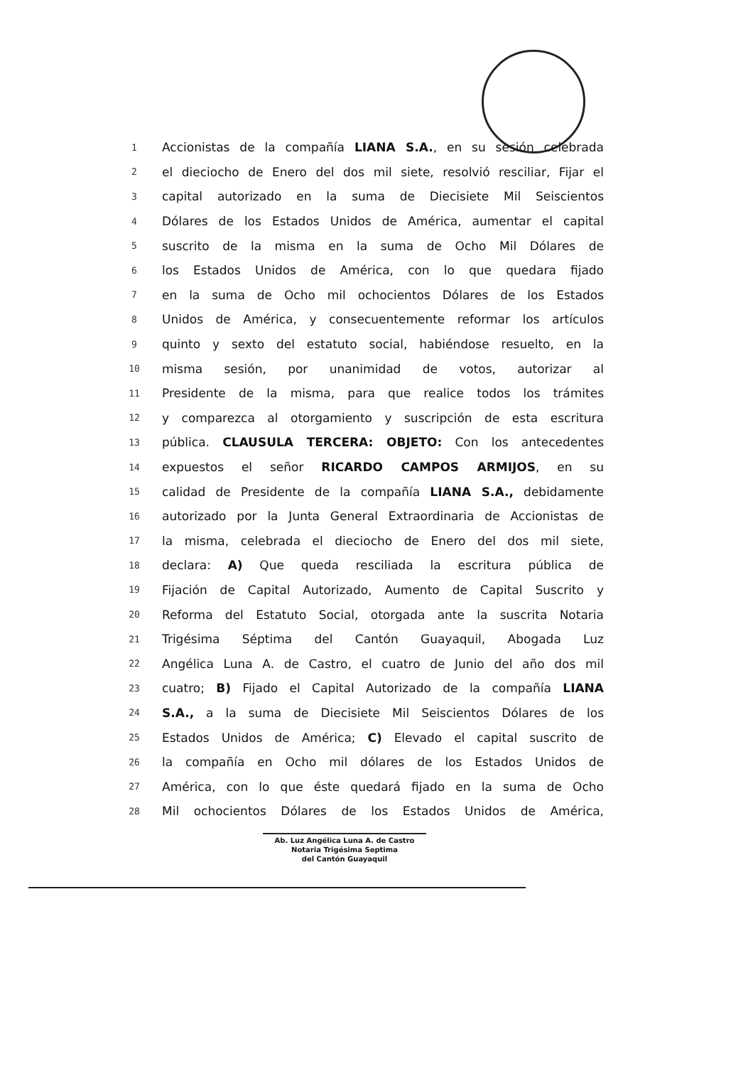1 Accionistas de la compañía LIANA S.A., en su sesión celebrada
2 el dieciocho de Enero del dos mil siete, resolvió resciliar, Fijar el
3 capital autorizado en la suma de Diecisiete Mil Seiscientos
4 Dólares de los Estados Unidos de América, aumentar el capital
5 suscrito de la misma en la suma de Ocho Mil Dólares de
6 los Estados Unidos de América, con lo que quedara fijado
7 en la suma de Ocho mil ochocientos Dólares de los Estados
8 Unidos de América, y consecuentemente reformar los artículos
9 quinto y sexto del estatuto social, habiéndose resuelto, en la
10 misma sesión, por unanimidad de votos, autorizar al
11 Presidente de la misma, para que realice todos los trámites
12 y comparezca al otorgamiento y suscripción de esta escritura
13 pública. CLAUSULA TERCERA: OBJETO: Con los antecedentes
14 expuestos el señor RICARDO CAMPOS ARMIJOS, en su
15 calidad de Presidente de la compañía LIANA S.A., debidamente
16 autorizado por la Junta General Extraordinaria de Accionistas de
17 la misma, celebrada el dieciocho de Enero del dos mil siete,
18 declara: A) Que queda resciliada la escritura pública de
19 Fijación de Capital Autorizado, Aumento de Capital Suscrito y
20 Reforma del Estatuto Social, otorgada ante la suscrita Notaria
21 Trigésima Séptima del Cantón Guayaquil, Abogada Luz
22 Angélica Luna A. de Castro, el cuatro de Junio del año dos mil
23 cuatro; B) Fijado el Capital Autorizado de la compañía LIANA
24 S.A., a la suma de Diecisiete Mil Seiscientos Dólares de los
25 Estados Unidos de América; C) Elevado el capital suscrito de
26 la compañía en Ocho mil dólares de los Estados Unidos de
27 América, con lo que éste quedará fijado en la suma de Ocho
28 Mil ochocientos Dólares de los Estados Unidos de América,
Ab. Luz Angélica Luna A. de Castro
Notaria Trigésima Septima
del Cantón Guayaquil